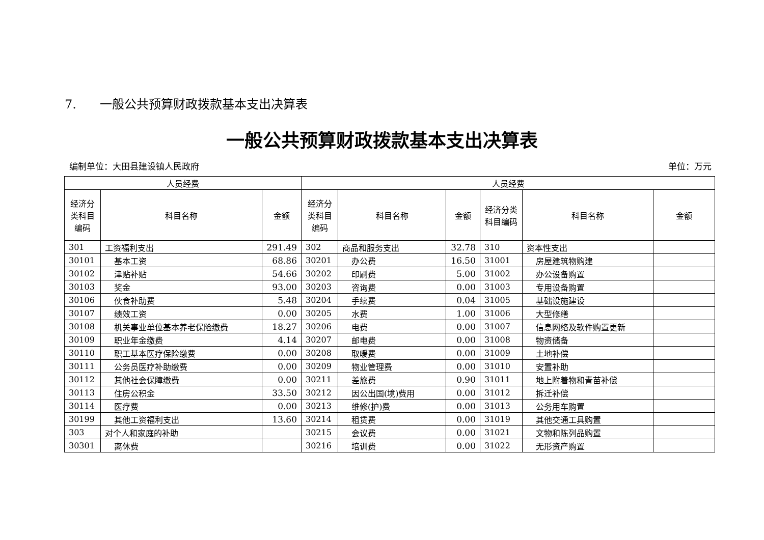7. 一般公共预算财政拨款基本支出决算表
一般公共预算财政拨款基本支出决算表
编制单位：大田县建设镇人民政府 单位：万元
| 人员经费 | | | 人员经费 | | | | | |
| --- | --- | --- | --- | --- | --- | --- | --- | --- |
| 经济分类科目编码 | 科目名称 | 金额 | 经济分类科目编码 | 科目名称 | 金额 | 经济分类科目编码 | 科目名称 | 金额 |
| 301 | 工资福利支出 | 291.49 | 302 | 商品和服务支出 | 32.78 | 310 | 资本性支出 | |
| 30101 | 基本工资 | 68.86 | 30201 | 办公费 | 16.50 | 31001 | 房屋建筑物购建 | |
| 30102 | 津贴补贴 | 54.66 | 30202 | 印刷费 | 5.00 | 31002 | 办公设备购置 | |
| 30103 | 奖金 | 93.00 | 30203 | 咨询费 | 0.00 | 31003 | 专用设备购置 | |
| 30106 | 伙食补助费 | 5.48 | 30204 | 手续费 | 0.04 | 31005 | 基础设施建设 | |
| 30107 | 绩效工资 | 0.00 | 30205 | 水费 | 1.00 | 31006 | 大型修缮 | |
| 30108 | 机关事业单位基本养老保险缴费 | 18.27 | 30206 | 电费 | 0.00 | 31007 | 信息网络及软件购置更新 | |
| 30109 | 职业年金缴费 | 4.14 | 30207 | 邮电费 | 0.00 | 31008 | 物资储备 | |
| 30110 | 职工基本医疗保险缴费 | 0.00 | 30208 | 取暖费 | 0.00 | 31009 | 土地补偿 | |
| 30111 | 公务员医疗补助缴费 | 0.00 | 30209 | 物业管理费 | 0.00 | 31010 | 安置补助 | |
| 30112 | 其他社会保障缴费 | 0.00 | 30211 | 差旅费 | 0.90 | 31011 | 地上附着物和青苗补偿 | |
| 30113 | 住房公积金 | 33.50 | 30212 | 因公出国(境)费用 | 0.00 | 31012 | 拆迁补偿 | |
| 30114 | 医疗费 | 0.00 | 30213 | 维修(护)费 | 0.00 | 31013 | 公务用车购置 | |
| 30199 | 其他工资福利支出 | 13.60 | 30214 | 租赁费 | 0.00 | 31019 | 其他交通工具购置 | |
| 303 | 对个人和家庭的补助 | | 30215 | 会议费 | 0.00 | 31021 | 文物和陈列品购置 | |
| 30301 | 离休费 | | 30216 | 培训费 | 0.00 | 31022 | 无形资产购置 | |